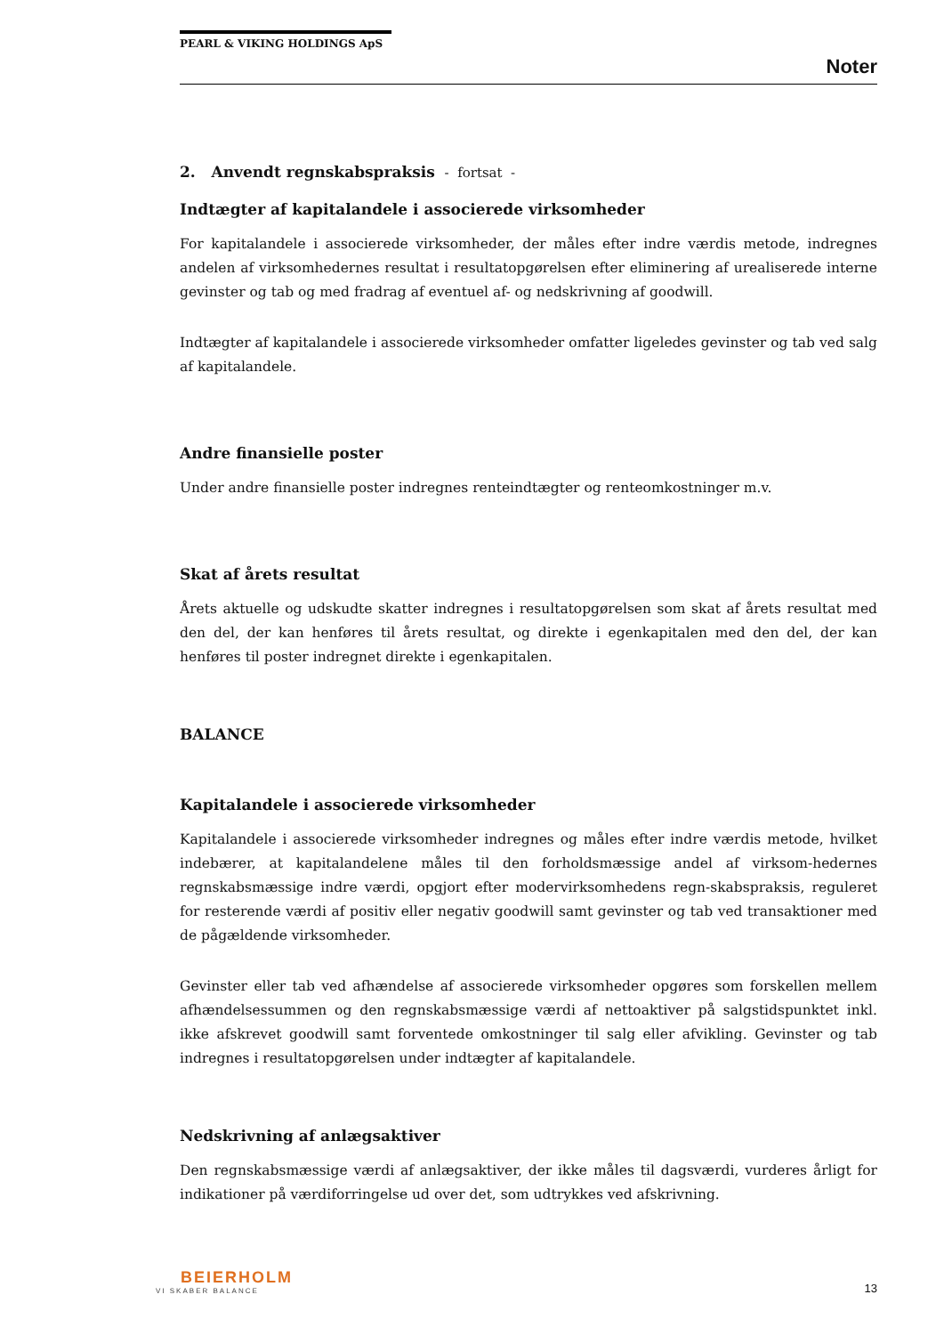PEARL & VIKING HOLDINGS ApS
Noter
2. Anvendt regnskabspraksis - fortsat -
Indtægter af kapitalandele i associerede virksomheder
For kapitalandele i associerede virksomheder, der måles efter indre værdis metode, indregnes andelen af virksomhedernes resultat i resultatopgørelsen efter eliminering af urealiserede interne gevinster og tab og med fradrag af eventuel af- og nedskrivning af goodwill.
Indtægter af kapitalandele i associerede virksomheder omfatter ligeledes gevinster og tab ved salg af kapitalandele.
Andre finansielle poster
Under andre finansielle poster indregnes renteindtægter og renteomkostninger m.v.
Skat af årets resultat
Årets aktuelle og udskudte skatter indregnes i resultatopgørelsen som skat af årets resultat med den del, der kan henføres til årets resultat, og direkte i egenkapitalen med den del, der kan henføres til poster indregnet direkte i egenkapitalen.
BALANCE
Kapitalandele i associerede virksomheder
Kapitalandele i associerede virksomheder indregnes og måles efter indre værdis metode, hvilket indebærer, at kapitalandelene måles til den forholdsmæssige andel af virksom-hedernes regnskabsmæssige indre værdi, opgjort efter modervirksomhedens regn-skabspraksis, reguleret for resterende værdi af positiv eller negativ goodwill samt gevinster og tab ved transaktioner med de pågældende virksomheder.
Gevinster eller tab ved afhændelse af associerede virksomheder opgøres som forskellen mellem afhændelsessummen og den regnskabsmæssige værdi af nettoaktiver på salgstidspunktet inkl. ikke afskrevet goodwill samt forventede omkostninger til salg eller afvikling. Gevinster og tab indregnes i resultatopgørelsen under indtægter af kapitalandele.
Nedskrivning af anlægsaktiver
Den regnskabsmæssige værdi af anlægsaktiver, der ikke måles til dagsværdi, vurderes årligt for indikationer på værdiforringelse ud over det, som udtrykkes ved afskrivning.
BEIERHOLM
VI SKABER BALANCE
13